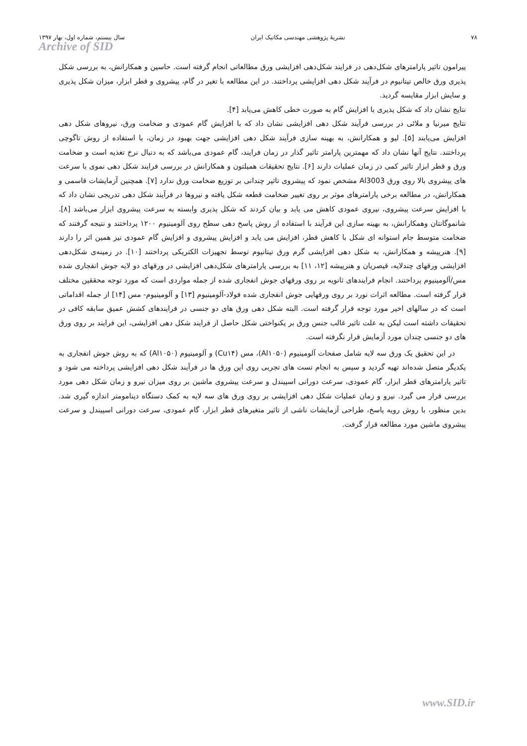۷۸ نشریۀ پژوهشی مهندسی مکانیک ایران سال بیستم، شماره اول، بهار ۱۳۹۷
Archive of SID
پیرامون تاثیر پارامترهای شکل‌دهی در فرایند شکل‌دهی افزایشی ورق مطالعاتی انجام گرفته است. حاسین و همکارانش، به بررسی شکل پذیری ورق خالص تیتانیوم در فرآیند شکل دهی افزایشی پرداختند. در این مطالعه با تغیر در گام، پیشروی و قطر ابزار، میزان شکل پذیری و سایش ابزار مقایسه گردید.
نتایج نشان داد که شکل پذیری با افزایش گام به صورت خطی کاهش می‌یابد [۴].
نتایج میرنیا و ملائی در بررسی فرآیند شکل دهی افزایشی نشان داد که با افزایش گام عمودی و ضخامت ورق، نیروهای شکل دهی افزایش می‌یابند [۵]. لیو و همکارانش، به بهینه سازی فرآیند شکل دهی افزایشی جهت بهبود در زمان، با استفاده از روش تاگوچی پرداختند. نتایج آنها نشان داد که مهمترین پارامتر تاثیر گذار در زمان فرایند، گام عمودی می‌باشد که به دنبال نرخ تغذیه است و ضخامت ورق و قطر ابزار تاثیر کمی در زمان عملیات دارند [۶]. نتایج تحقیقات همیلتون و همکارانش در بررسی فرایند شکل دهی نموی با سرعت های پیشروی بالا روی ورق Al3003 مشخص نمود که پیشروی تاثیر چندانی بر توزیع ضخامت ورق ندارد [۷]. همچنین آزمایشات قاسمی و همکارانش، در مطالعه برخی پارامترهای موثر بر روی تغییر ضخامت قطعه شکل یافته و نیروها در فرآیند شکل دهی تدریجی نشان داد که با افزایش سرعت پیشروی، نیروی عمودی کاهش می یابد و بیان کردند که شکل پذیری وابسته به سرعت پیشروی ابزار می‌باشد [۸]. شانموگانتان وهمکارانش، به بهینه سازی این فرآیند با استفاده از روش پاسخ دهی سطح روی آلومینیوم ۱۲۰۰ پرداختند و نتیجه گرفتند که ضخامت متوسط جام استوانه ای شکل با کاهش قطر، افزایش می یابد و افزایش پیشروی و افزایش گام عمودی نیز همین اثر را دارند [۹]. هنرپیشه و همکارانش، به شکل دهی افزایشی گرم ورق تیتانیوم توسط تجهیزات الکتریکی پرداختند [۱۰]. در زمینه‌ی شکل‌دهی افزایشی ورقهای چندلایه، قیصریان و هنرپیشه [۱۲، ۱۱] به بررسی پارامترهای شکل‌دهی افزایشی در ورقهای دو لایه جوش انفجاری شده مس/آلومینیوم پرداختند. انجام فرایندهای ثانویه بر روی ورقهای جوش انفجاری شده از جمله مواردی است که مورد توجه محققین مختلف قرار گرفته است. مطالعه اثرات نورد بر روی ورقهایی جوش انفجاری شده فولاد-آلومینیوم [۱۳] و آلومینیوم- مس [۱۴] از جمله اقداماتی است که در سالهای اخیر مورد توجه قرار گرفته است. البته شکل دهی ورق های دو جنسی در فرایندهای کشش عمیق سابقه کافی در تحقیقات داشته است لیکن به علت تاثیر غالب جنس ورق بر یکنواختی شکل حاصل از فرایند شکل دهی افزایشی، این فرایند بر روی ورق های دو جنسی چندان مورد آزمایش قرار نگرفته است.
در این تحقیق یک ورق سه لایه شامل صفحات آلومینیوم (Al۱۰۵۰)، مس (Cu۱۴) و آلومینیوم (Al۱۰۵۰) که به روش جوش انفجاری به یکدیگر متصل شده‌اند تهیه گردید و سپس به انجام تست های تجربی روی این ورق ها در فرآیند شکل دهی افزایشی پرداخته می شود و تاثیر پارامترهای قطر ابزار، گام عمودی، سرعت دورانی اسپیندل و سرعت پیشروی ماشین بر روی میزان نیرو و زمان شکل دهی مورد بررسی قرار می گیرد. نیرو و زمان عملیات شکل دهی افزایشی بر روی ورق های سه لایه به کمک دستگاه دینامومتر اندازه گیری شد. بدین منظور، با روش رویه پاسخ، طراحی آزمایشات ناشی از تاثیر متغیرهای قطر ابزار، گام عمودی، سرعت دورانی اسپیندل و سرعت پیشروی ماشین مورد مطالعه قرار گرفت.
www.SID.ir